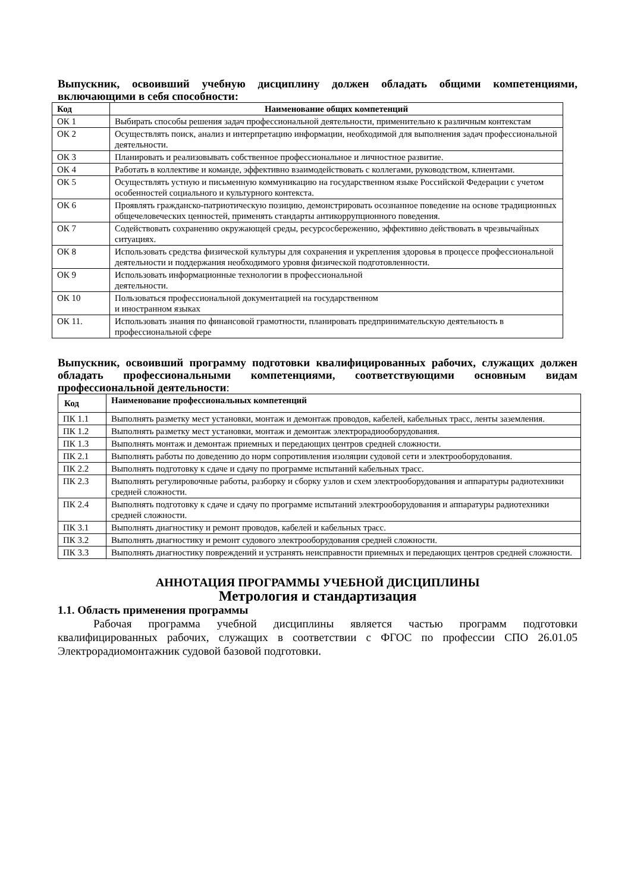Выпускник, освоивший учебную дисциплину должен обладать общими компетенциями, включающими в себя способности:
| Код | Наименование общих компетенций |
| --- | --- |
| ОК 1 | Выбирать способы решения задач профессиональной деятельности, применительно к различным контекстам |
| ОК 2 | Осуществлять поиск, анализ и интерпретацию информации, необходимой для выполнения задач профессиональной деятельности. |
| ОК 3 | Планировать и реализовывать собственное профессиональное и личностное развитие. |
| ОК 4 | Работать в коллективе и команде, эффективно взаимодействовать с коллегами, руководством, клиентами. |
| ОК 5 | Осуществлять устную и письменную коммуникацию на государственном языке Российской Федерации с учетом особенностей социального и культурного контекста. |
| ОК 6 | Проявлять гражданско-патриотическую позицию, демонстрировать осознанное поведение на основе традиционных общечеловеческих ценностей, применять стандарты антикоррупционного поведения. |
| ОК 7 | Содействовать сохранению окружающей среды, ресурсосбережению, эффективно действовать в чрезвычайных ситуациях. |
| ОК 8 | Использовать средства физической культуры для сохранения и укрепления здоровья в процессе профессиональной деятельности и поддержания необходимого уровня физической подготовленности. |
| ОК 9 | Использовать информационные технологии в профессиональной деятельности. |
| ОК 10 | Пользоваться профессиональной документацией на государственном и иностранном языках |
| ОК 11. | Использовать знания по финансовой грамотности, планировать предпринимательскую деятельность в профессиональной сфере |
Выпускник, освоивший программу подготовки квалифицированных рабочих, служащих должен обладать профессиональными компетенциями, соответствующими основным видам профессиональной деятельности:
| Код | Наименование профессиональных компетенций |
| --- | --- |
| ПК 1.1 | Выполнять разметку мест установки, монтаж и демонтаж проводов, кабелей, кабельных трасс, ленты заземления. |
| ПК 1.2 | Выполнять разметку мест установки, монтаж и демонтаж электрорадиооборудования. |
| ПК 1.3 | Выполнять монтаж и демонтаж приемных и передающих центров средней сложности. |
| ПК 2.1 | Выполнять работы по доведению до норм сопротивления изоляции судовой сети и электрооборудования. |
| ПК 2.2 | Выполнять подготовку к сдаче и сдачу по программе испытаний кабельных трасс. |
| ПК 2.3 | Выполнять регулировочные работы, разборку и сборку узлов и схем электрооборудования и аппаратуры радиотехники средней сложности. |
| ПК 2.4 | Выполнять подготовку к сдаче и сдачу по программе испытаний электрооборудования и аппаратуры радиотехники средней сложности. |
| ПК 3.1 | Выполнять диагностику и ремонт проводов, кабелей и кабельных трасс. |
| ПК 3.2 | Выполнять диагностику и ремонт судового электрооборудования средней сложности. |
| ПК 3.3 | Выполнять диагностику повреждений и устранять неисправности приемных и передающих центров средней сложности. |
АННОТАЦИЯ ПРОГРАММЫ УЧЕБНОЙ ДИСЦИПЛИНЫ
Метрология и стандартизация
1.1. Область применения программы
Рабочая программа учебной дисциплины является частью программ подготовки квалифицированных рабочих, служащих в соответствии с ФГОС по профессии СПО 26.01.05 Электрорадиомонтажник судовой базовой подготовки.